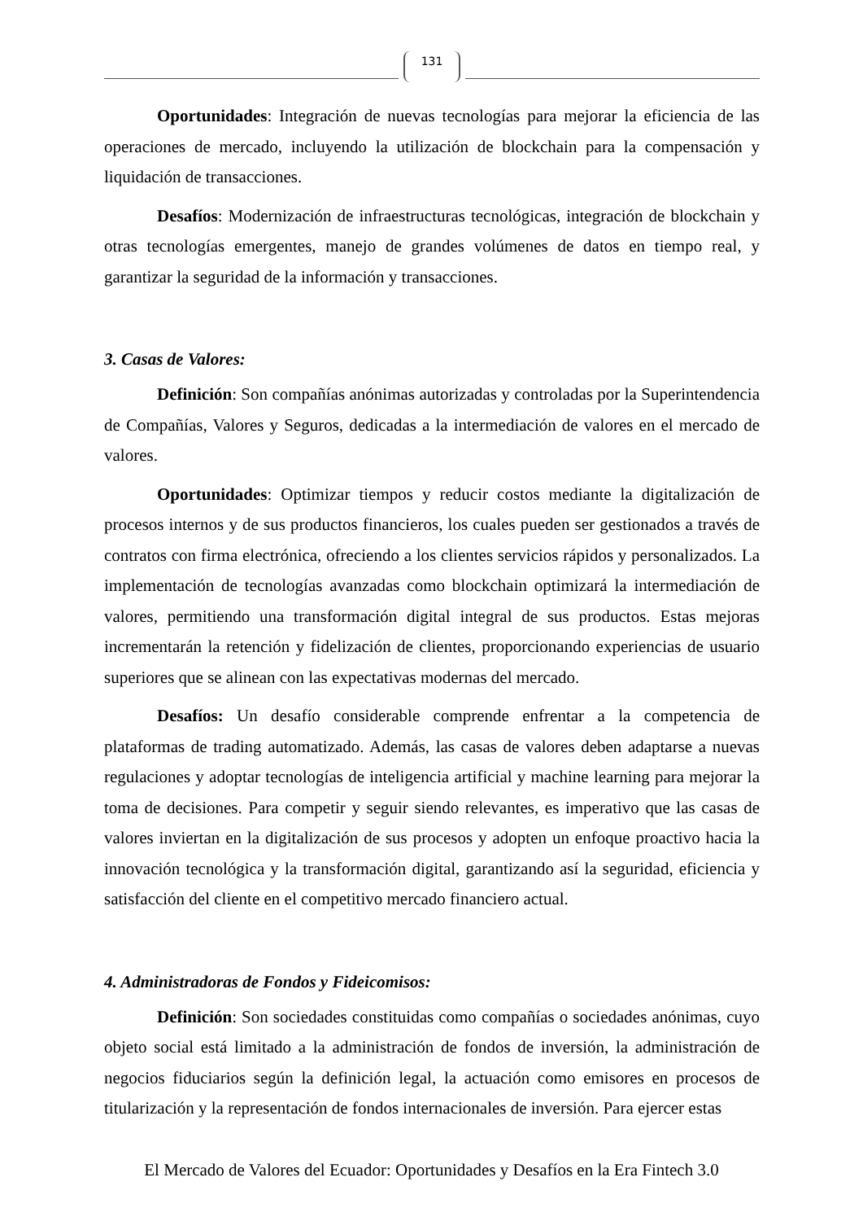131
Oportunidades: Integración de nuevas tecnologías para mejorar la eficiencia de las operaciones de mercado, incluyendo la utilización de blockchain para la compensación y liquidación de transacciones.
Desafíos: Modernización de infraestructuras tecnológicas, integración de blockchain y otras tecnologías emergentes, manejo de grandes volúmenes de datos en tiempo real, y garantizar la seguridad de la información y transacciones.
3. Casas de Valores:
Definición: Son compañías anónimas autorizadas y controladas por la Superintendencia de Compañías, Valores y Seguros, dedicadas a la intermediación de valores en el mercado de valores.
Oportunidades: Optimizar tiempos y reducir costos mediante la digitalización de procesos internos y de sus productos financieros, los cuales pueden ser gestionados a través de contratos con firma electrónica, ofreciendo a los clientes servicios rápidos y personalizados. La implementación de tecnologías avanzadas como blockchain optimizará la intermediación de valores, permitiendo una transformación digital integral de sus productos. Estas mejoras incrementarán la retención y fidelización de clientes, proporcionando experiencias de usuario superiores que se alinean con las expectativas modernas del mercado.
Desafíos: Un desafío considerable comprende enfrentar a la competencia de plataformas de trading automatizado. Además, las casas de valores deben adaptarse a nuevas regulaciones y adoptar tecnologías de inteligencia artificial y machine learning para mejorar la toma de decisiones. Para competir y seguir siendo relevantes, es imperativo que las casas de valores inviertan en la digitalización de sus procesos y adopten un enfoque proactivo hacia la innovación tecnológica y la transformación digital, garantizando así la seguridad, eficiencia y satisfacción del cliente en el competitivo mercado financiero actual.
4. Administradoras de Fondos y Fideicomisos:
Definición: Son sociedades constituidas como compañías o sociedades anónimas, cuyo objeto social está limitado a la administración de fondos de inversión, la administración de negocios fiduciarios según la definición legal, la actuación como emisores en procesos de titularización y la representación de fondos internacionales de inversión. Para ejercer estas
El Mercado de Valores del Ecuador: Oportunidades y Desafíos en la Era Fintech 3.0